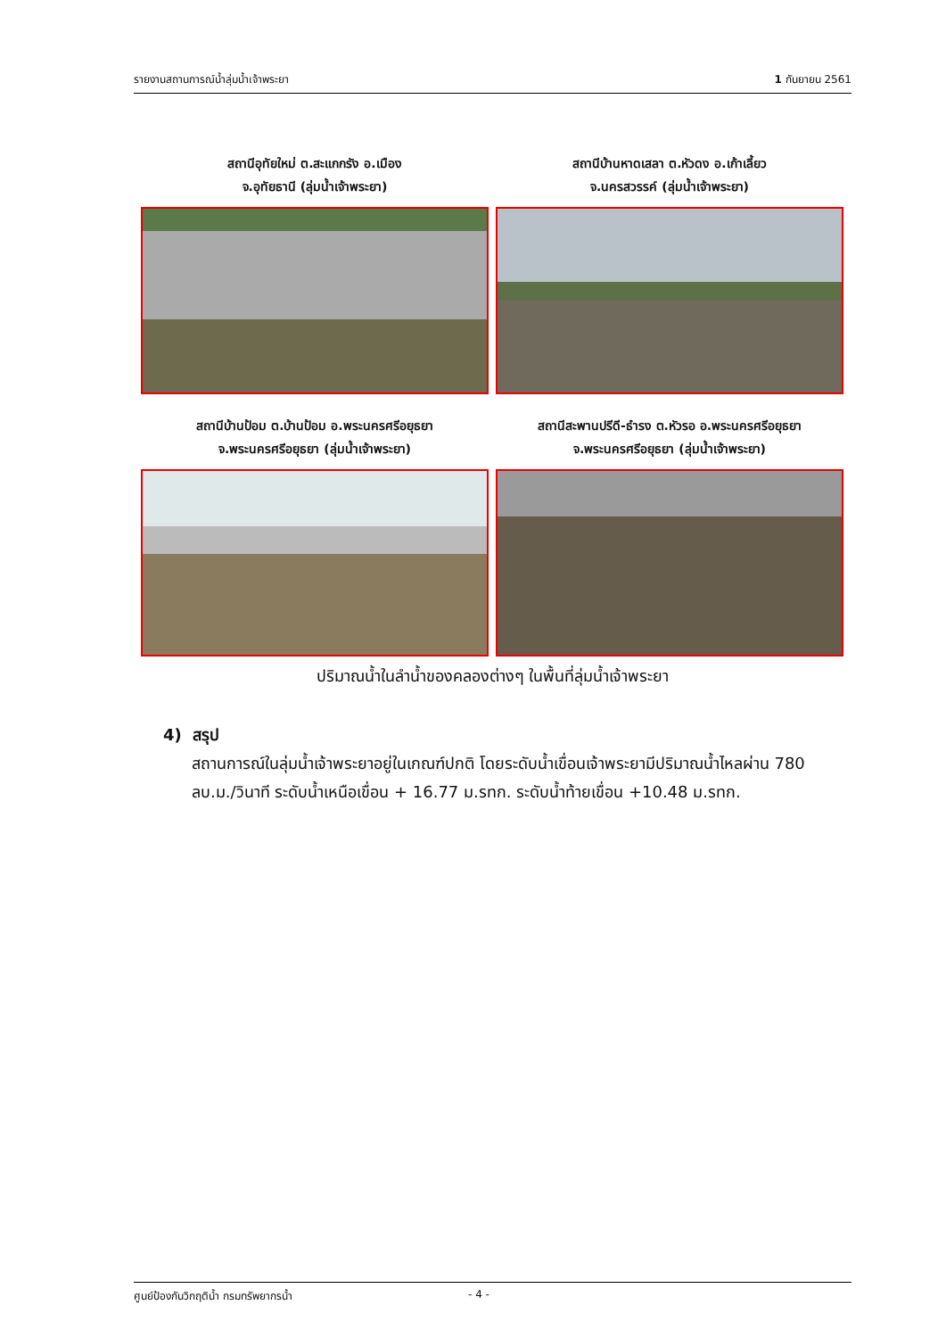รายงานสถานการณ์น้ำลุ่มน้ำเจ้าพระยา 1 กันยายน 2561
สถานีอุทัยใหม่ ต.สะแกกรัง อ.เมือง
จ.อุทัยธานี (ลุ่มน้ำเจ้าพระยา)
สถานีบ้านหาดเสลา ต.หัวดง อ.เก้าเลี้ยว
จ.นครสวรรค์ (ลุ่มน้ำเจ้าพระยา)
สถานีบ้านป้อม ต.บ้านป้อม อ.พระนครศรีอยุธยา
จ.พระนครศรีอยุธยา (ลุ่มน้ำเจ้าพระยา)
สถานีสะพานปรีดี-ธำรง ต.หัวรอ อ.พระนครศรีอยุธยา
จ.พระนครศรีอยุธยา (ลุ่มน้ำเจ้าพระยา)
ปริมาณน้ำในลำน้ำของคลองต่างๆ ในพื้นที่ลุ่มน้ำเจ้าพระยา
4) สรุป
สถานการณ์ในลุ่มน้ำเจ้าพระยาอยู่ในเกณฑ์ปกติ โดยระดับน้ำเขื่อนเจ้าพระยามีปริมาณน้ำไหลผ่าน 780 ลบ.ม./วินาที ระดับน้ำเหนือเขื่อน + 16.77 ม.รทก. ระดับน้ำท้ายเขื่อน +10.48 ม.รทก.
ศูนย์ป้องกันวิกฤติน้ำ กรมทรัพยากรน้ำ - 4 -